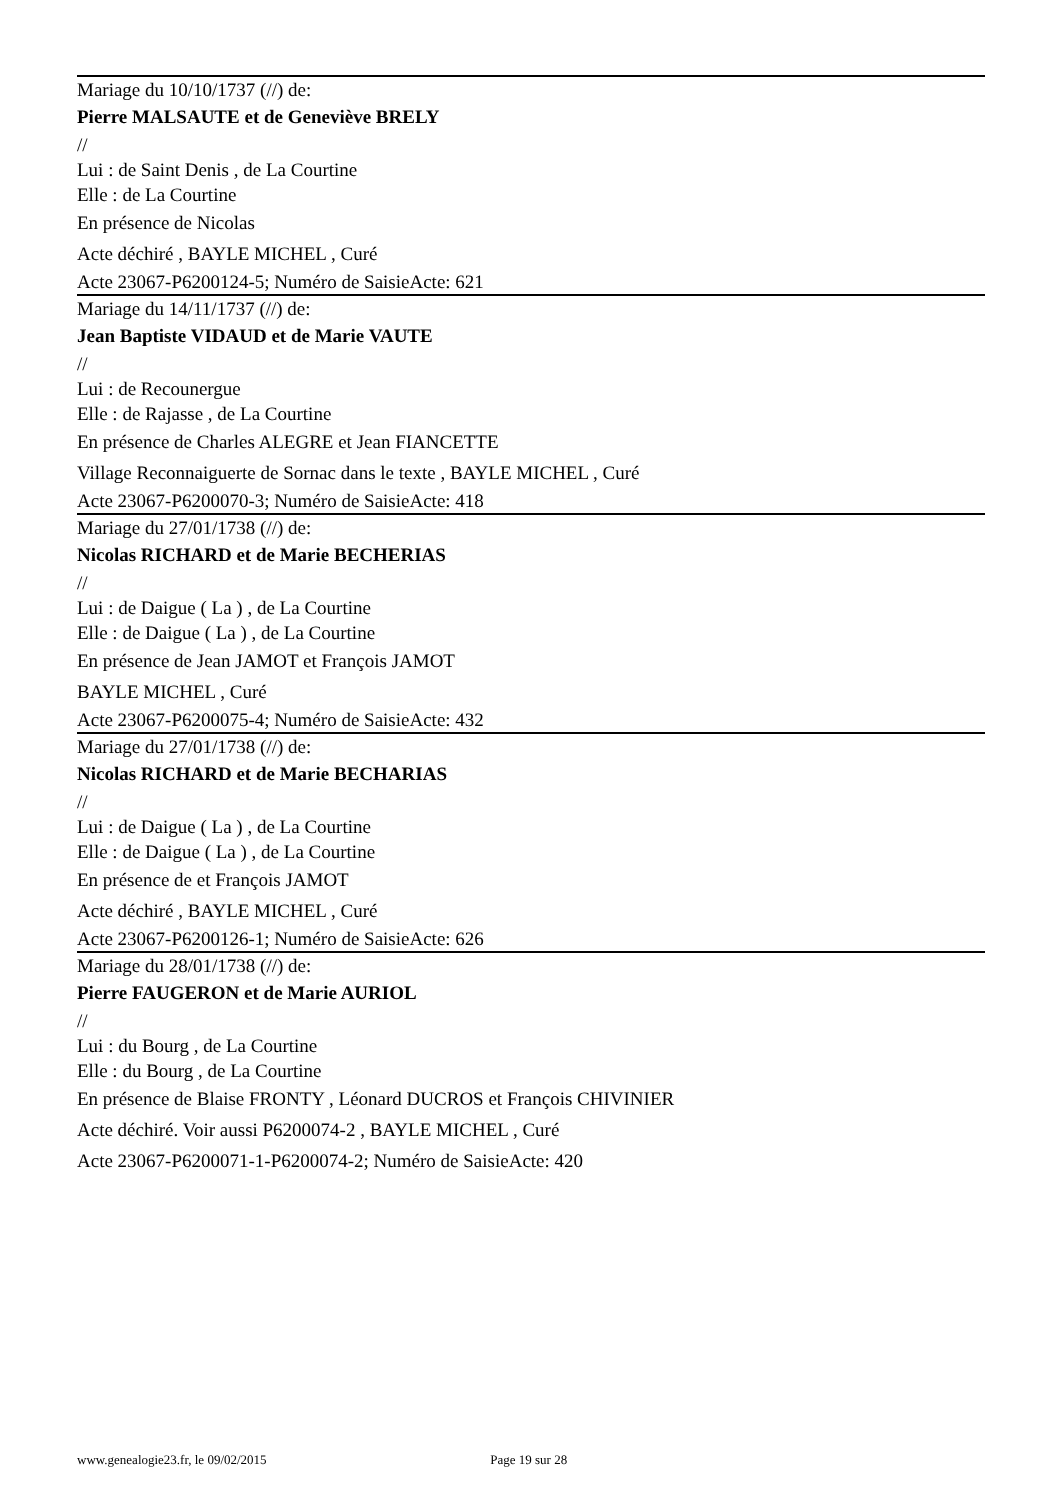Mariage du 10/10/1737 (//) de:
Pierre MALSAUTE et de Geneviève BRELY
//
Lui : de Saint Denis , de La Courtine
Elle : de La Courtine
En présence de Nicolas
Acte déchiré , BAYLE MICHEL , Curé
Acte 23067-P6200124-5; Numéro de SaisieActe: 621
Mariage du 14/11/1737 (//) de:
Jean Baptiste VIDAUD et de Marie VAUTE
//
Lui : de Recounergue
Elle : de Rajasse , de La Courtine
En présence de Charles ALEGRE et Jean FIANCETTE
Village Reconnaiguerte de Sornac dans le texte , BAYLE MICHEL , Curé
Acte 23067-P6200070-3; Numéro de SaisieActe: 418
Mariage du 27/01/1738 (//) de:
Nicolas RICHARD et de Marie BECHERIAS
//
Lui : de Daigue ( La ) , de La Courtine
Elle : de Daigue ( La ) , de La Courtine
En présence de Jean JAMOT et François JAMOT
BAYLE MICHEL , Curé
Acte 23067-P6200075-4; Numéro de SaisieActe: 432
Mariage du 27/01/1738 (//) de:
Nicolas RICHARD et de Marie BECHARIAS
//
Lui : de Daigue ( La ) , de La Courtine
Elle : de Daigue ( La ) , de La Courtine
En présence de et François JAMOT
Acte déchiré , BAYLE MICHEL , Curé
Acte 23067-P6200126-1; Numéro de SaisieActe: 626
Mariage du 28/01/1738 (//) de:
Pierre FAUGERON et de Marie AURIOL
//
Lui : du Bourg , de La Courtine
Elle : du Bourg , de La Courtine
En présence de Blaise FRONTY , Léonard DUCROS et François CHIVINIER
Acte déchiré. Voir aussi P6200074-2 , BAYLE MICHEL , Curé
Acte 23067-P6200071-1-P6200074-2; Numéro de SaisieActe: 420
www.genealogie23.fr, le 09/02/2015 Page 19 sur 28